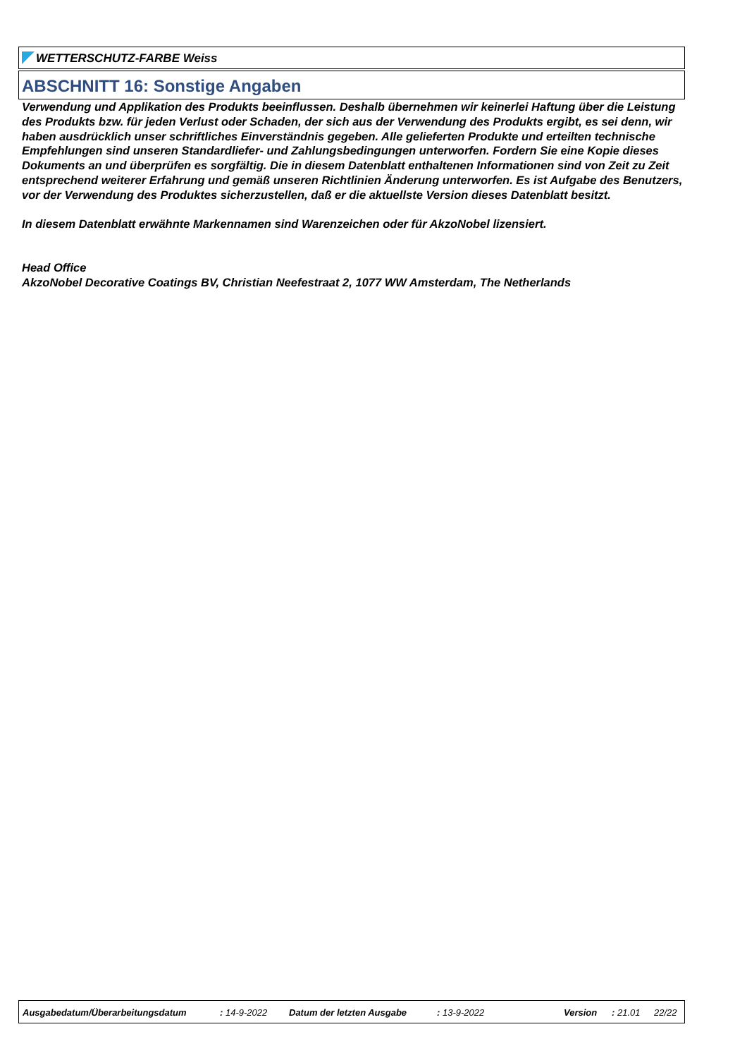WETTERSCHUTZ-FARBE Weiss
ABSCHNITT 16: Sonstige Angaben
Verwendung und Applikation des Produkts beeinflussen. Deshalb übernehmen wir keinerlei Haftung über die Leistung des Produkts bzw. für jeden Verlust oder Schaden, der sich aus der Verwendung des Produkts ergibt, es sei denn, wir haben ausdrücklich unser schriftliches Einverständnis gegeben. Alle gelieferten Produkte und erteilten technische Empfehlungen sind unseren Standardliefer- und Zahlungsbedingungen unterworfen. Fordern Sie eine Kopie dieses Dokuments an und überprüfen es sorgfältig. Die in diesem Datenblatt enthaltenen Informationen sind von Zeit zu Zeit entsprechend weiterer Erfahrung und gemäß unseren Richtlinien Änderung unterworfen. Es ist Aufgabe des Benutzers, vor der Verwendung des Produktes sicherzustellen, daß er die aktuellste Version dieses Datenblatt besitzt.
In diesem Datenblatt erwähnte Markennamen sind Warenzeichen oder für AkzoNobel lizensiert.
Head Office
AkzoNobel Decorative Coatings BV, Christian Neefestraat 2, 1077 WW Amsterdam, The Netherlands
Ausgabedatum/Überarbeitungsdatum : 14-9-2022 Datum der letzten Ausgabe : 13-9-2022 Version : 21.01 22/22